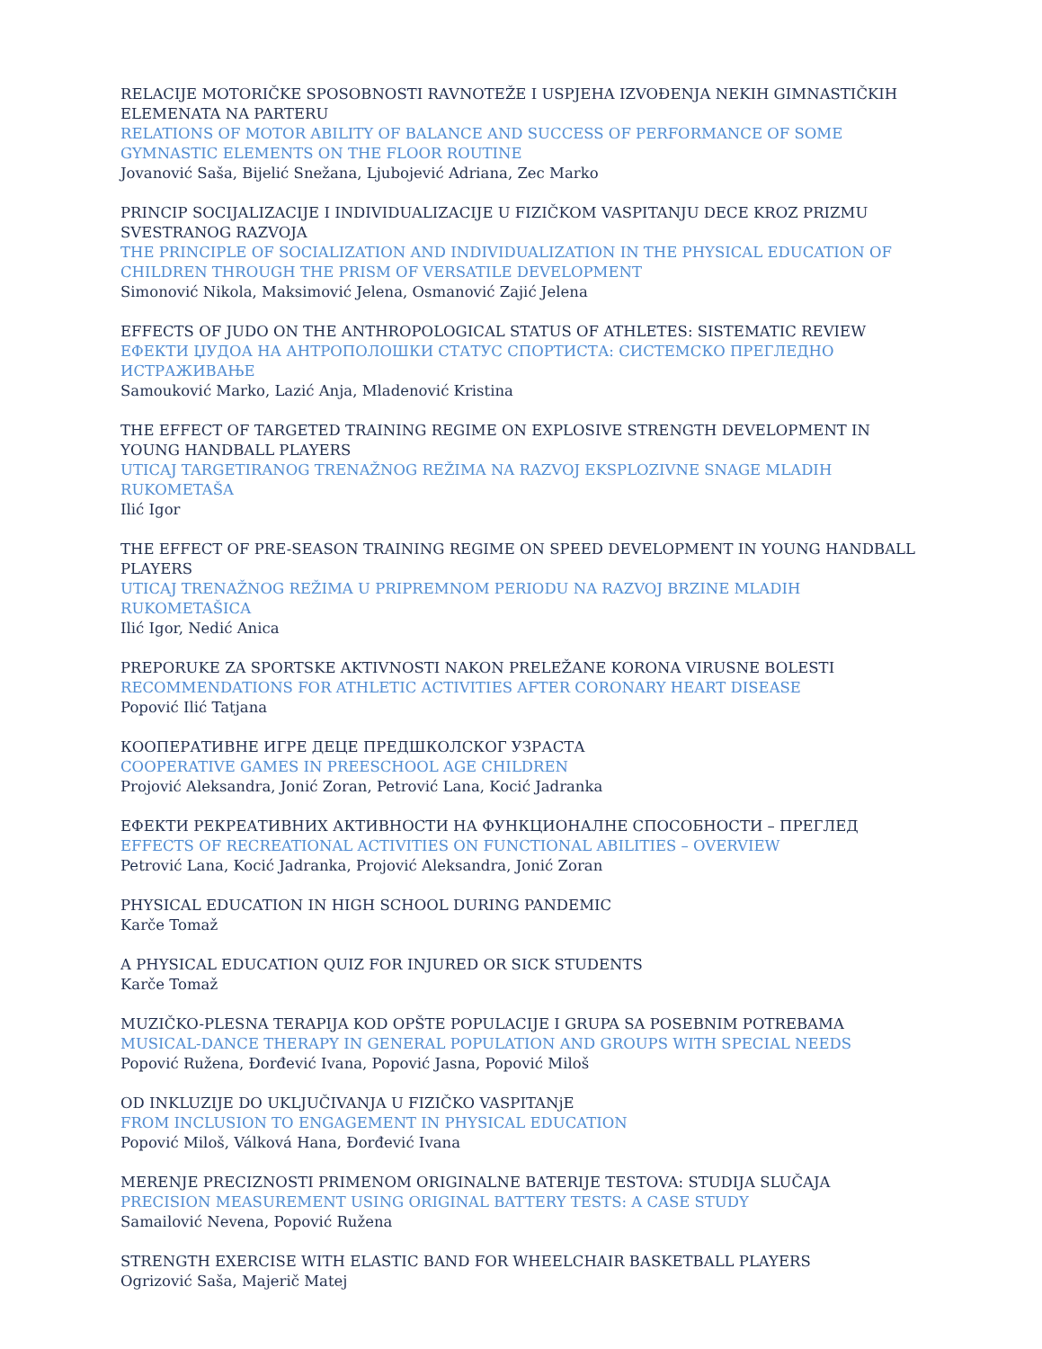RELACIJE MOTORIČKE SPOSOBNOSTI RAVNOTEŽE I USPJEHA IZVOĐENJA NEKIH GIMNASTIČKIH ELEMENATA NA PARTERU
RELATIONS OF MOTOR ABILITY OF BALANCE AND SUCCESS OF PERFORMANCE OF SOME GYMNASTIC ELEMENTS ON THE FLOOR ROUTINE
Jovanović Saša, Bijelić Snežana, Ljubojević Adriana, Zec Marko
PRINCIP SOCIJALIZACIJE I INDIVIDUALIZACIJE U FIZIČKOM VASPITANJU DECE KROZ PRIZMU SVESTRANOG RAZVOJA
THE PRINCIPLE OF SOCIALIZATION AND INDIVIDUALIZATION IN THE PHYSICAL EDUCATION OF CHILDREN THROUGH THE PRISM OF VERSATILE DEVELOPMENT
Simonović Nikola, Maksimović Jelena, Osmanović Zajić Jelena
EFFECTS OF JUDO ON THE ANTHROPOLOGICAL STATUS OF ATHLETES: SISTEMATIC REVIEW
ЕФЕКТИ ЏУДОА НА АНТРОПОЛОШКИ СТАТУС СПОРТИСТА: СИСТЕМСКО ПРЕГЛЕДНО ИСТРАЖИВАЊЕ
Samouković Marko, Lazić Anja, Mladenović Kristina
THE EFFECT OF TARGETED TRAINING REGIME ON EXPLOSIVE STRENGTH DEVELOPMENT IN YOUNG HANDBALL PLAYERS
UTICAJ TARGETIRANOG TRENAŽNOG REŽIMA NA RAZVOJ EKSPLOZIVNE SNAGE MLADIH RUKOMETAŠA
Ilić Igor
THE EFFECT OF PRE-SEASON TRAINING REGIME ON SPEED DEVELOPMENT IN YOUNG HANDBALL PLAYERS
UTICAJ TRENAŽNOG REŽIMA U PRIPREMNOM PERIODU NA RAZVOJ BRZINE MLADIH RUKOMETAŠICA
Ilić Igor, Nedić Anica
PREPORUKE ZA SPORTSKE AKTIVNOSTI NAKON PRELEŽANE KORONA VIRUSNE BOLESTI
RECOMMENDATIONS FOR ATHLETIC ACTIVITIES AFTER CORONARY HEART DISEASE
Popović Ilić Tatjana
КООПЕРАТИВНЕ ИГРЕ ДЕЦЕ ПРЕДШКОЛСКОГ УЗРАСТА
COOPERATIVE GAMES IN PREESCHOOL AGE CHILDREN
Projović Aleksandra, Jonić Zoran, Petrović Lana, Kocić Jadranka
ЕФЕКТИ РЕКРЕАТИВНИХ АКТИВНОСТИ НА ФУНКЦИОНАЛНЕ СПОСОБНОСТИ – ПРЕГЛЕД
EFFECTS OF RECREATIONAL ACTIVITIES ON FUNCTIONAL ABILITIES – OVERVIEW
Petrović Lana, Kocić Jadranka, Projović Aleksandra, Jonić Zoran
PHYSICAL EDUCATION IN HIGH SCHOOL DURING PANDEMIC
Karče Tomaž
A PHYSICAL EDUCATION QUIZ FOR INJURED OR SICK STUDENTS
Karče Tomaž
MUZIČKO-PLESNA TERAPIJA KOD OPŠTE POPULACIJE I GRUPA SA POSEBNIM POTREBAMA
MUSICAL-DANCE THERAPY IN GENERAL POPULATION AND GROUPS WITH SPECIAL NEEDS
Popović Ružena, Đorđević Ivana, Popović Jasna, Popović Miloš
OD INKLUZIJE DO UKLJUČIVANJA U FIZIČKO VASPITANjE
FROM INCLUSION TO ENGAGEMENT IN PHYSICAL EDUCATION
Popović Miloš, Válková Hana, Đorđević Ivana
MERENJE PRECIZNOSTI PRIMENOM ORIGINALNE BATERIJE TESTOVA: STUDIJA SLUČAJA
PRECISION MEASUREMENT USING ORIGINAL BATTERY TESTS: A CASE STUDY
Samailović Nevena, Popović Ružena
STRENGTH EXERCISE WITH ELASTIC BAND FOR WHEELCHAIR BASKETBALL PLAYERS
Ogrizović Saša, Majerič Matej